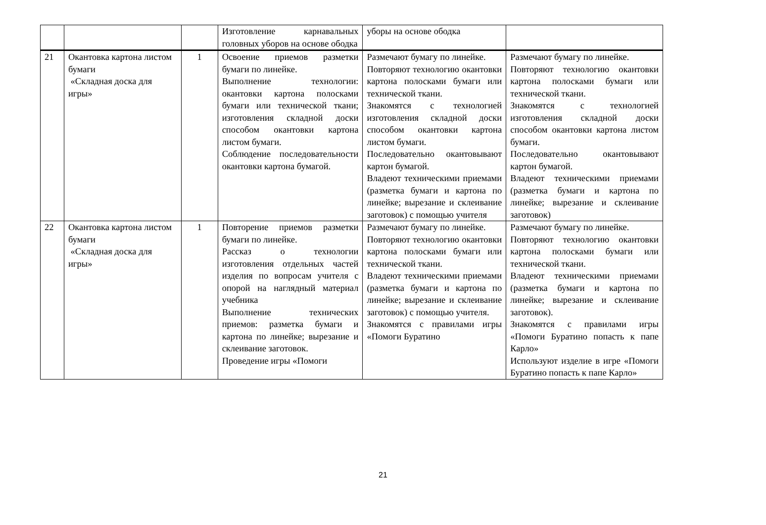| | | | Изготовление карнавальных головных уборов на основе ободка | уборы на основе ободка | |
| 21 | Окантовка картона листом бумаги «Складная доска для игры» | 1 | Освоение приемов разметки бумаги по линейке. Выполнение технологии: окантовки картона полосками бумаги или технической ткани; изготовления складной доски способом окантовки картона листом бумаги. Соблюдение последовательности окантовки картона бумагой. | Размечают бумагу по линейке. Повторяют технологию окантовки картона полосками бумаги или технической ткани. Знакомятся с технологией изготовления складной доски способом окантовки картона листом бумаги. Последовательно окантовывают картон бумагой. Владеют техническими приемами (разметка бумаги и картона по линейке; вырезание и склеивание заготовок) с помощью учителя | Размечают бумагу по линейке. Повторяют технологию окантовки картона полосками бумаги или технической ткани. Знакомятся с технологией изготовления складной доски способом окантовки картона листом бумаги. Последовательно окантовывают картон бумагой. Владеют техническими приемами (разметка бумаги и картона по линейке; вырезание и склеивание заготовок) |
| 22 | Окантовка картона листом бумаги «Складная доска для игры» | 1 | Повторение приемов разметки бумаги по линейке. Рассказ о технологии изготовления отдельных частей изделия по вопросам учителя с опорой на наглядный материал учебника Выполнение технических приемов: разметка бумаги и картона по линейке; вырезание и склеивание заготовок. Проведение игры «Помоги | Размечают бумагу по линейке. Повторяют технологию окантовки картона полосками бумаги или технической ткани. Владеют техническими приемами (разметка бумаги и картона по линейке; вырезание и склеивание заготовок) с помощью учителя. Знакомятся с правилами игры «Помоги Буратино | Размечают бумагу по линейке. Повторяют технологию окантовки картона полосками бумаги или технической ткани. Владеют техническими приемами (разметка бумаги и картона по линейке; вырезание и склеивание заготовок). Знакомятся с правилами игры «Помоги Буратино попасть к папе Карло» Используют изделие в игре «Помоги Буратино попасть к папе Карло» |
21